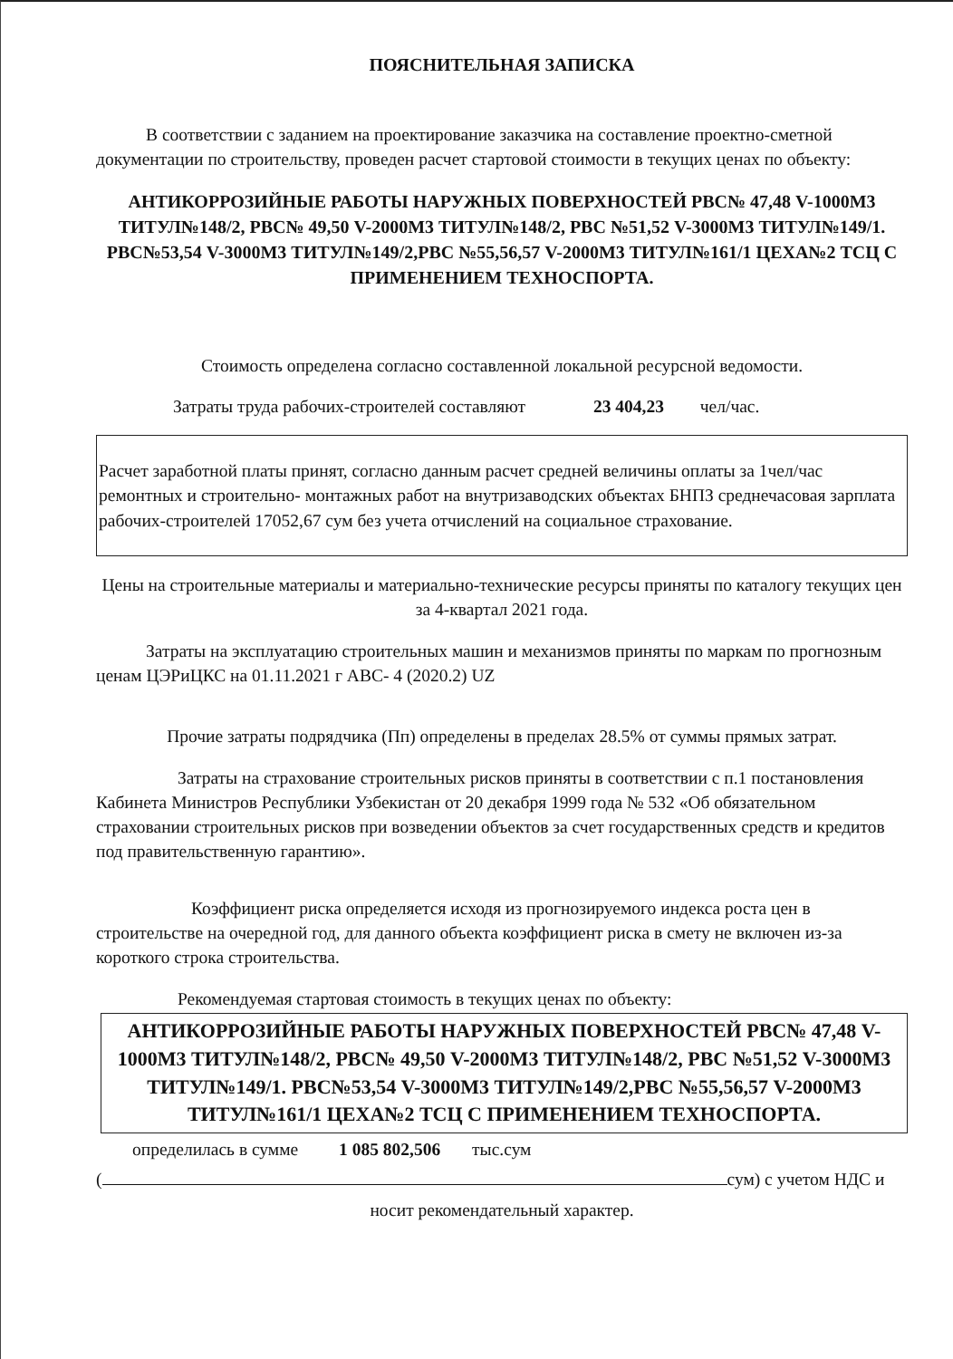ПОЯСНИТЕЛЬНАЯ ЗАПИСКА
В соответствии с заданием на проектирование заказчика на составление проектно-сметной документации по строительству, проведен расчет стартовой стоимости в текущих ценах по объекту:
АНТИКОРРОЗИЙНЫЕ РАБОТЫ НАРУЖНЫХ ПОВЕРХНОСТЕЙ РВС№ 47,48 V-1000М3 ТИТУЛ№148/2, РВС№ 49,50 V-2000М3 ТИТУЛ№148/2, РВС №51,52 V-3000М3 ТИТУЛ№149/1. РВС№53,54 V-3000М3 ТИТУЛ№149/2,РВС №55,56,57 V-2000М3 ТИТУЛ№161/1 ЦЕХА№2 ТСЦ С ПРИМЕНЕНИЕМ ТЕХНОСПОРТА.
Стоимость определена согласно составленной локальной ресурсной ведомости.
Затраты труда рабочих-строителей составляют 23 404,23 чел/час.
Расчет заработной платы принят, согласно данным расчет средней величины оплаты за 1чел/час ремонтных и строительно- монтажных работ на внутризаводских объектах БНПЗ среднечасовая зарплата рабочих-строителей 17052,67 сум без учета отчислений на социальное страхование.
Цены на строительные материалы и материально-технические ресурсы приняты по каталогу текущих цен за 4-квартал 2021 года.
Затраты на эксплуатацию строительных машин и механизмов приняты по маркам по прогнозным ценам ЦЭРиЦКС на 01.11.2021 г АВС- 4 (2020.2) UZ
Прочие затраты подрядчика (Пп) определены в пределах 28.5% от суммы прямых затрат.
Затраты на страхование строительных рисков приняты в соответствии с п.1 постановления Кабинета Министров Республики Узбекистан от 20 декабря 1999 года № 532 «Об обязательном страховании строительных рисков при возведении объектов за счет государственных средств и кредитов под правительственную гарантию».
Коэффициент риска определяется исходя из прогнозируемого индекса роста цен в строительстве на очередной год, для данного объекта коэффициент риска в смету не включен из-за короткого строка строительства.
Рекомендуемая стартовая стоимость в текущих ценах по объекту:
АНТИКОРРОЗИЙНЫЕ РАБОТЫ НАРУЖНЫХ ПОВЕРХНОСТЕЙ РВС№ 47,48 V-1000М3 ТИТУЛ№148/2, РВС№ 49,50 V-2000М3 ТИТУЛ№148/2, РВС №51,52 V-3000М3 ТИТУЛ№149/1. РВС№53,54 V-3000М3 ТИТУЛ№149/2,РВС №55,56,57 V-2000М3 ТИТУЛ№161/1 ЦЕХА№2 ТСЦ С ПРИМЕНЕНИЕМ ТЕХНОСПОРТА.
определилась в сумме 1 085 802,506 тыс.сум
( сум) с учетом НДС и
носит рекомендательный характер.